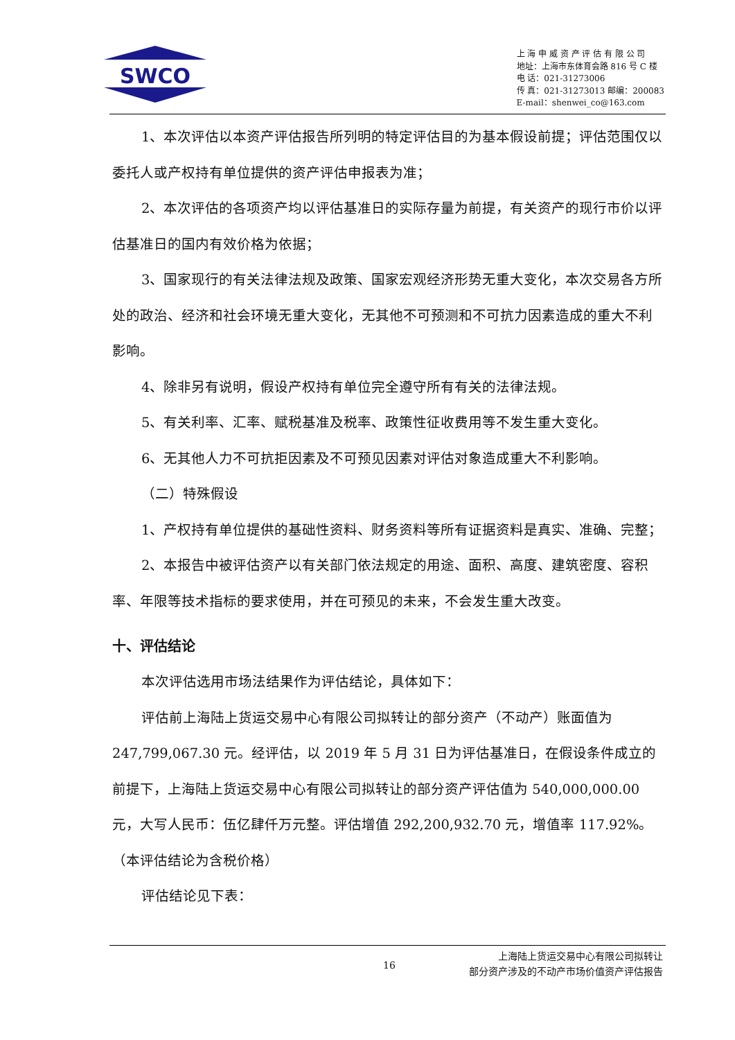SWCO
上 海 申 威 资 产 评 估 有 限 公 司
地址：上海市东体育会路 816 号 C 楼
电 话：021-31273006
传 真：021-31273013 邮编：200083
E-mail：shenwei_co@163.com
1、本次评估以本资产评估报告所列明的特定评估目的为基本假设前提；评估范围仅以委托人或产权持有单位提供的资产评估申报表为准；
2、本次评估的各项资产均以评估基准日的实际存量为前提，有关资产的现行市价以评估基准日的国内有效价格为依据；
3、国家现行的有关法律法规及政策、国家宏观经济形势无重大变化，本次交易各方所处的政治、经济和社会环境无重大变化，无其他不可预测和不可抗力因素造成的重大不利影响。
4、除非另有说明，假设产权持有单位完全遵守所有有关的法律法规。
5、有关利率、汇率、赋税基准及税率、政策性征收费用等不发生重大变化。
6、无其他人力不可抗拒因素及不可预见因素对评估对象造成重大不利影响。
（二）特殊假设
1、产权持有单位提供的基础性资料、财务资料等所有证据资料是真实、准确、完整；
2、本报告中被评估资产以有关部门依法规定的用途、面积、高度、建筑密度、容积率、年限等技术指标的要求使用，并在可预见的未来，不会发生重大改变。
十、评估结论
本次评估选用市场法结果作为评估结论，具体如下：
评估前上海陆上货运交易中心有限公司拟转让的部分资产（不动产）账面值为247,799,067.30 元。经评估，以 2019 年 5 月 31 日为评估基准日，在假设条件成立的前提下，上海陆上货运交易中心有限公司拟转让的部分资产评估值为 540,000,000.00 元，大写人民币：伍亿肆仟万元整。评估增值 292,200,932.70 元，增值率 117.92%。（本评估结论为含税价格）
评估结论见下表：
16
上海陆上货运交易中心有限公司拟转让
部分资产涉及的不动产市场价值资产评估报告